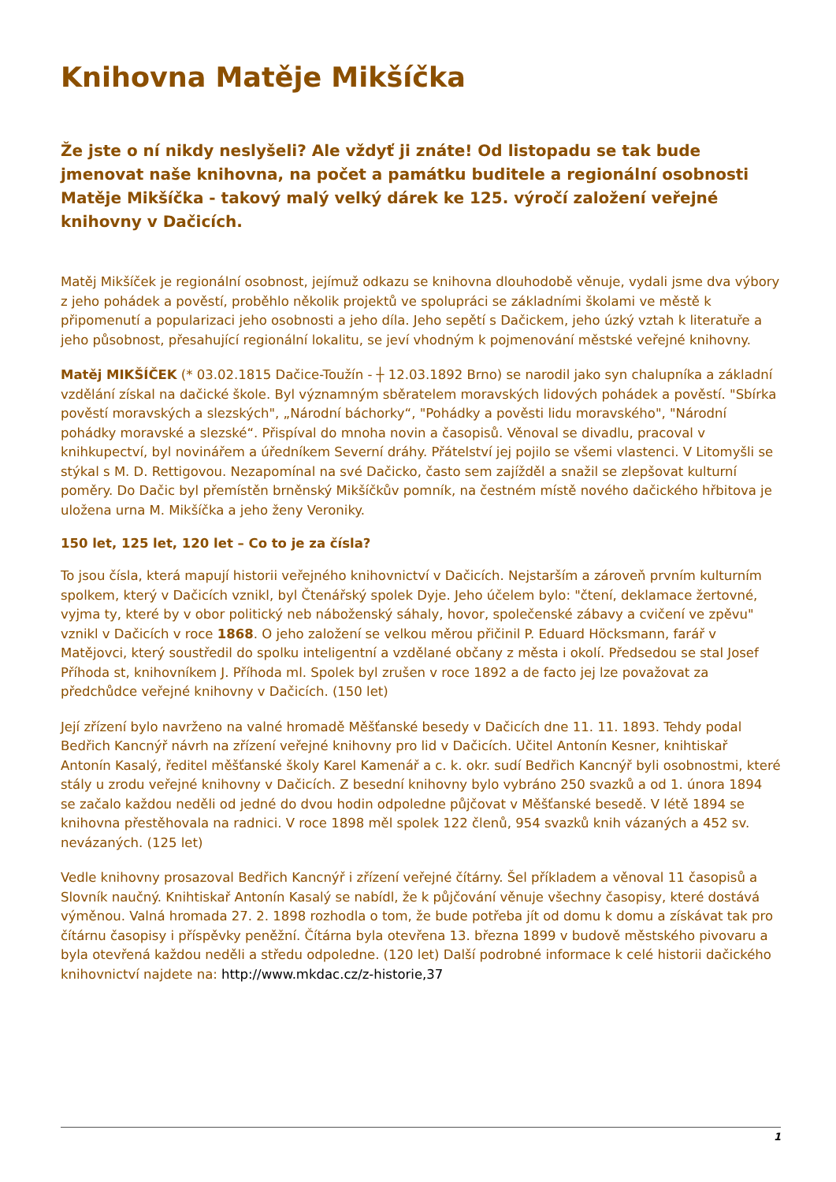Knihovna Matěje Mikšíčka
Že jste o ní nikdy neslyšeli? Ale vždyť ji znáte! Od listopadu se tak bude jmenovat naše knihovna, na počet a památku buditele a regionální osobnosti Matěje Mikšíčka - takový malý velký dárek ke 125. výročí založení veřejné knihovny v Dačicích.
Matěj Mikšíček je regionální osobnost, jejímuž odkazu se knihovna dlouhodobě věnuje, vydali jsme dva výbory z jeho pohádek a pověstí, proběhlo několik projektů ve spolupráci se základními školami ve městě k připomenutí a popularizaci jeho osobnosti a jeho díla. Jeho sepětí s Dačickem, jeho úzký vztah k literatuře a jeho působnost, přesahující regionální lokalitu, se jeví vhodným k pojmenování městské veřejné knihovny.
Matěj MIKŠÍČEK (* 03.02.1815 Dačice-Toužín - ┼ 12.03.1892 Brno) se narodil jako syn chalupníka a základní vzdělání získal na dačické škole. Byl významným sběratelem moravských lidových pohádek a pověstí. "Sbírka pověstí moravských a slezských", „Národní báchorky“, "Pohádky a pověsti lidu moravského", "Národní pohádky moravské a slezské“. Přispíval do mnoha novin a časopisů. Věnoval se divadlu, pracoval v knihkupectví, byl novinářem a úředníkem Severní dráhy. Přátelství jej pojilo se všemi vlastenci. V Litomyšli se stýkal s M. D. Rettigovou. Nezapomínal na své Dačicko, často sem zajížděl a snažil se zlepšovat kulturní poměry. Do Dačic byl přemístěn brněnský Mikšíčkův pomník, na čestném místě nového dačického hřbitova je uložena urna M. Mikšíčka a jeho ženy Veroniky.
150 let, 125 let, 120 let – Co to je za čísla?
To jsou čísla, která mapují historii veřejného knihovnictví v Dačicích. Nejstarším a zároveň prvním kulturním spolkem, který v Dačicích vznikl, byl Čtenářský spolek Dyje. Jeho účelem bylo: "čtení, deklamace žertovné, vyjma ty, které by v obor politický neb náboženský sáhaly, hovor, společenské zábavy a cvičení ve zpěvu" vznikl v Dačicích v roce 1868. O jeho založení se velkou měrou přičinil P. Eduard Höcksmann, farář v Matějovci, který soustředil do spolku inteligentní a vzdělané občany z města i okolí. Předsedou se stal Josef Příhoda st, knihovníkem J. Příhoda ml. Spolek byl zrušen v roce 1892 a de facto jej lze považovat za předchůdce veřejné knihovny v Dačicích. (150 let)
Její zřízení bylo navrženo na valné hromadě Měšťanské besedy v Dačicích dne 11. 11. 1893. Tehdy podal Bedřich Kancnýř návrh na zřízení veřejné knihovny pro lid v Dačicích. Učitel Antonín Kesner, knihtiskař Antonín Kasalý, ředitel měšťanské školy Karel Kamenář a c. k. okr. sudí Bedřich Kancnýř byli osobnostmi, které stály u zrodu veřejné knihovny v Dačicích. Z besední knihovny bylo vybráno 250 svazků a od 1. února 1894 se začalo každou neděli od jedné do dvou hodin odpoledne půjčovat v Měšťanské besedě. V létě 1894 se knihovna přestěhovala na radnici. V roce 1898 měl spolek 122 členů, 954 svazků knih vázaných a 452 sv. nevázaných. (125 let)
Vedle knihovny prosazoval Bedřich Kancnýř i zřízení veřejné čítárny. Šel příkladem a věnoval 11 časopisů a Slovník naučný. Knihtiskař Antonín Kasalý se nabídl, že k půjčování věnuje všechny časopisy, které dostává výměnou. Valná hromada 27. 2. 1898 rozhodla o tom, že bude potřeba jít od domu k domu a získávat tak pro čítárnu časopisy i příspěvky peněžní. Čítárna byla otevřena 13. března 1899 v budově městského pivovaru a byla otevřená každou neděli a středu odpoledne. (120 let) Další podrobné informace k celé historii dačického knihovnictví najdete na: http://www.mkdac.cz/z-historie,37
1